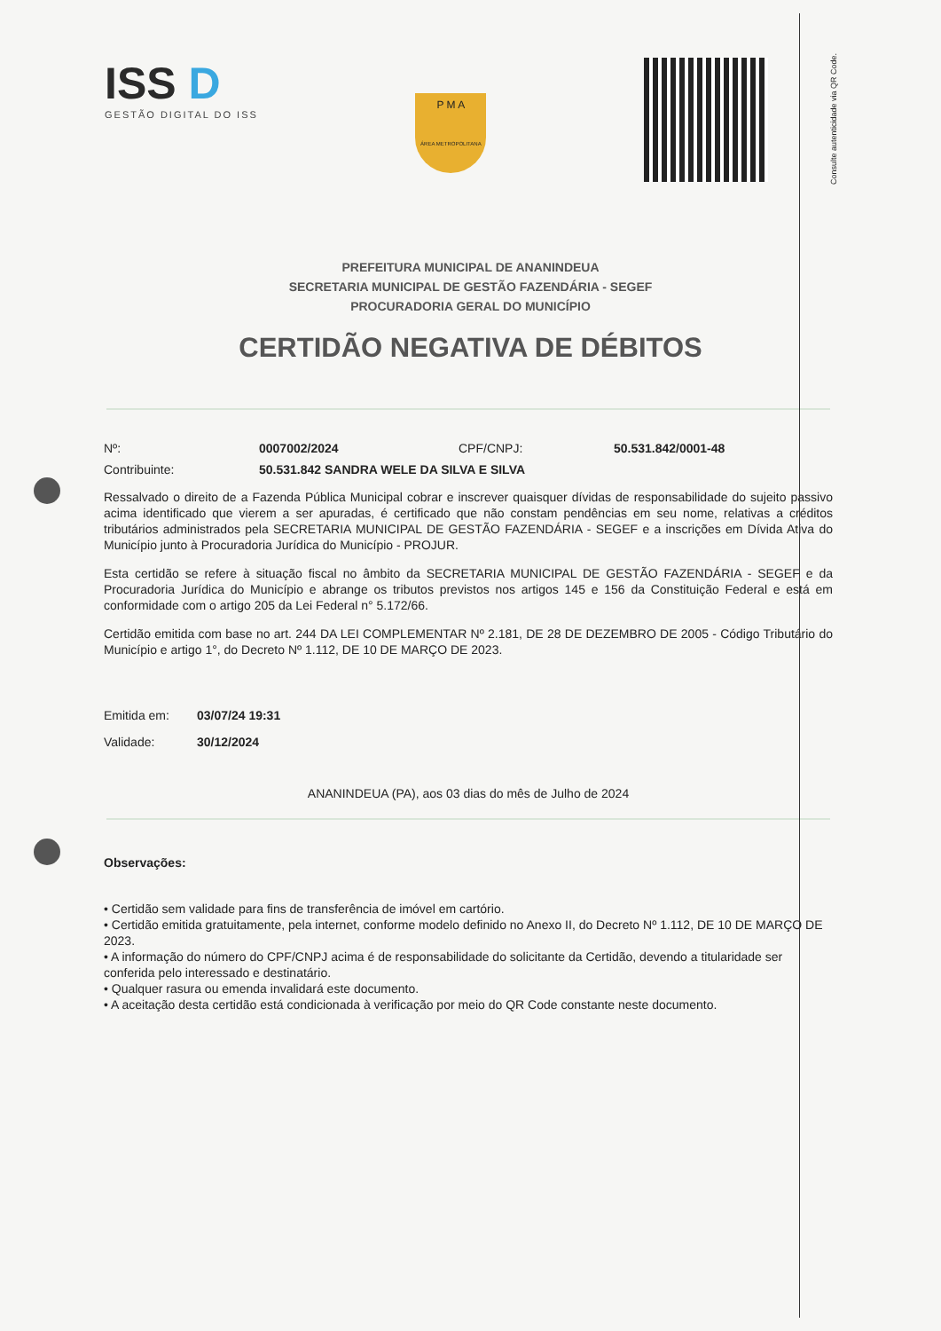Consulte autenticidade via QR Code.
ISS D
GESTÃO DIGITAL DO ISS
P M A
ÁREA METROPOLITANA
PREFEITURA MUNICIPAL DE ANANINDEUA
SECRETARIA MUNICIPAL DE GESTÃO FAZENDÁRIA - SEGEF
PROCURADORIA GERAL DO MUNICÍPIO
CERTIDÃO NEGATIVA DE DÉBITOS
Nº: 0007002/2024 CPF/CNPJ: 50.531.842/0001-48
Contribuinte: 50.531.842 SANDRA WELE DA SILVA E SILVA
Ressalvado o direito de a Fazenda Pública Municipal cobrar e inscrever quaisquer dívidas de responsabilidade do sujeito passivo acima identificado que vierem a ser apuradas, é certificado que não constam pendências em seu nome, relativas a créditos tributários administrados pela SECRETARIA MUNICIPAL DE GESTÃO FAZENDÁRIA - SEGEF e a inscrições em Dívida Ativa do Município junto à Procuradoria Jurídica do Município - PROJUR.
Esta certidão se refere à situação fiscal no âmbito da SECRETARIA MUNICIPAL DE GESTÃO FAZENDÁRIA - SEGEF e da Procuradoria Jurídica do Município e abrange os tributos previstos nos artigos 145 e 156 da Constituição Federal e está em conformidade com o artigo 205 da Lei Federal n° 5.172/66.
Certidão emitida com base no art. 244 DA LEI COMPLEMENTAR Nº 2.181, DE 28 DE DEZEMBRO DE 2005 - Código Tributário do Município e artigo 1°, do Decreto Nº 1.112, DE 10 DE MARÇO DE 2023.
Emitida em: 03/07/24 19:31
Validade: 30/12/2024
ANANINDEUA (PA), aos 03 dias do mês de Julho de 2024
Observações:
• Certidão sem validade para fins de transferência de imóvel em cartório.
• Certidão emitida gratuitamente, pela internet, conforme modelo definido no Anexo II, do Decreto Nº 1.112, DE 10 DE MARÇO DE 2023.
• A informação do número do CPF/CNPJ acima é de responsabilidade do solicitante da Certidão, devendo a titularidade ser conferida pelo interessado e destinatário.
• Qualquer rasura ou emenda invalidará este documento.
• A aceitação desta certidão está condicionada à verificação por meio do QR Code constante neste documento.